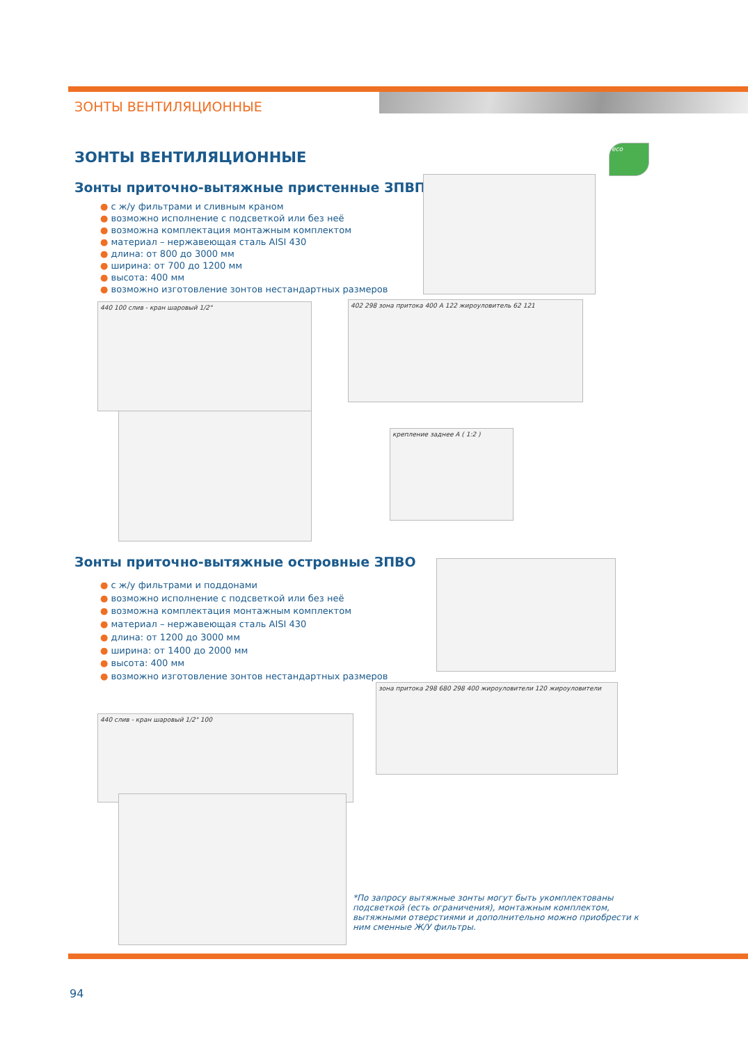ЗОНТЫ ВЕНТИЛЯЦИОННЫЕ
ЗОНТЫ ВЕНТИЛЯЦИОННЫЕ
Зонты приточно-вытяжные пристенные ЗПВП
● с ж/у фильтрами и сливным краном
● возможно исполнение с подсветкой или без неё
● возможна комплектация монтажным комплектом
● материал – нержавеющая сталь AISI 430
● длина: от 800 до 3000 мм
● ширина: от 700 до 1200 мм
● высота: 400 мм
● возможно изготовление зонтов нестандартных размеров
eco
440 100 слив - кран шаровый 1/2" 402 298 зона притока 400 A 122 жироуловитель 62 121
крепление заднее A ( 1:2 )
Зонты приточно-вытяжные островные ЗПВО
● с ж/у фильтрами и поддонами
● возможно исполнение с подсветкой или без неё
● возможна комплектация монтажным комплектом
● материал – нержавеющая сталь AISI 430
● длина: от 1200 до 3000 мм
● ширина: от 1400 до 2000 мм
● высота: 400 мм
● возможно изготовление зонтов нестандартных размеров
зона притока 298 680 298 400 жироуловители 120 жироуловители
440 слив - кран шаровый 1/2" 100
*По запросу вытяжные зонты могут быть укомплектованы подсветкой (есть ограничения), монтажным комплектом, вытяжными отверстиями и дополнительно можно приобрести к ним сменные Ж/У фильтры.
94